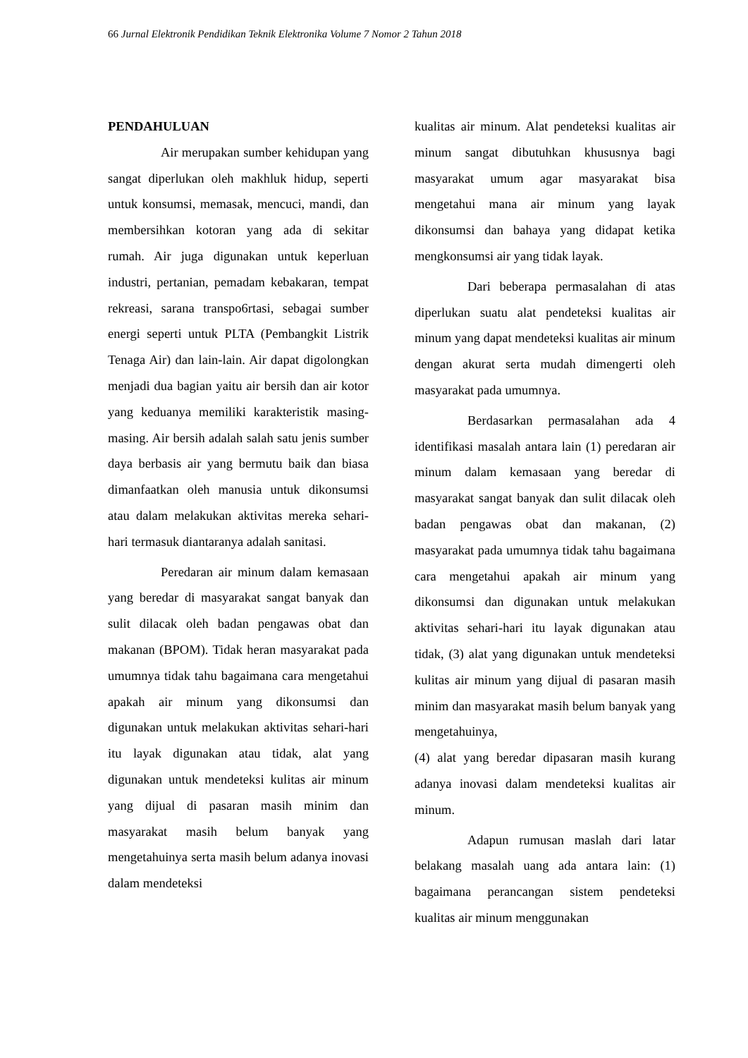66 Jurnal Elektronik Pendidikan Teknik Elektronika Volume 7 Nomor 2 Tahun 2018
PENDAHULUAN
Air merupakan sumber kehidupan yang sangat diperlukan oleh makhluk hidup, seperti untuk konsumsi, memasak, mencuci, mandi, dan membersihkan kotoran yang ada di sekitar rumah. Air juga digunakan untuk keperluan industri, pertanian, pemadam kebakaran, tempat rekreasi, sarana transpo6rtasi, sebagai sumber energi seperti untuk PLTA (Pembangkit Listrik Tenaga Air) dan lain-lain. Air dapat digolongkan menjadi dua bagian yaitu air bersih dan air kotor yang keduanya memiliki karakteristik masing-masing. Air bersih adalah salah satu jenis sumber daya berbasis air yang bermutu baik dan biasa dimanfaatkan oleh manusia untuk dikonsumsi atau dalam melakukan aktivitas mereka sehari-hari termasuk diantaranya adalah sanitasi.
Peredaran air minum dalam kemasaan yang beredar di masyarakat sangat banyak dan sulit dilacak oleh badan pengawas obat dan makanan (BPOM). Tidak heran masyarakat pada umumnya tidak tahu bagaimana cara mengetahui apakah air minum yang dikonsumsi dan digunakan untuk melakukan aktivitas sehari-hari itu layak digunakan atau tidak, alat yang digunakan untuk mendeteksi kulitas air minum yang dijual di pasaran masih minim dan masyarakat masih belum banyak yang mengetahuinya serta masih belum adanya inovasi dalam mendeteksi
kualitas air minum. Alat pendeteksi kualitas air minum sangat dibutuhkan khususnya bagi masyarakat umum agar masyarakat bisa mengetahui mana air minum yang layak dikonsumsi dan bahaya yang didapat ketika mengkonsumsi air yang tidak layak.
Dari beberapa permasalahan di atas diperlukan suatu alat pendeteksi kualitas air minum yang dapat mendeteksi kualitas air minum dengan akurat serta mudah dimengerti oleh masyarakat pada umumnya.
Berdasarkan permasalahan ada 4 identifikasi masalah antara lain (1) peredaran air minum dalam kemasaan yang beredar di masyarakat sangat banyak dan sulit dilacak oleh badan pengawas obat dan makanan, (2) masyarakat pada umumnya tidak tahu bagaimana cara mengetahui apakah air minum yang dikonsumsi dan digunakan untuk melakukan aktivitas sehari-hari itu layak digunakan atau tidak, (3) alat yang digunakan untuk mendeteksi kulitas air minum yang dijual di pasaran masih minim dan masyarakat masih belum banyak yang mengetahuinya,
(4) alat yang beredar dipasaran masih kurang adanya inovasi dalam mendeteksi kualitas air minum.
Adapun rumusan maslah dari latar belakang masalah uang ada antara lain: (1) bagaimana perancangan sistem pendeteksi kualitas air minum menggunakan